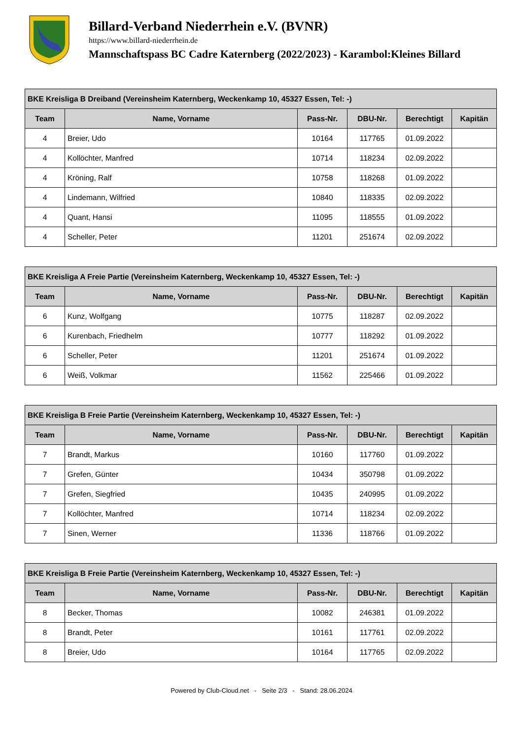Billard-Verband Niederrhein e.V. (BVNR)
https://www.billard-niederrhein.de
Mannschaftspass BC Cadre Katernberg (2022/2023) - Karambol:Kleines Billard
| BKE Kreisliga B Dreiband (Vereinsheim Katernberg, Weckenkamp 10, 45327 Essen, Tel: -) | | | | | |
| --- | --- | --- | --- | --- | --- |
| Team | Name, Vorname | Pass-Nr. | DBU-Nr. | Berechtigt | Kapitän |
| 4 | Breier, Udo | 10164 | 117765 | 01.09.2022 | |
| 4 | Kollöchter, Manfred | 10714 | 118234 | 02.09.2022 | |
| 4 | Kröning, Ralf | 10758 | 118268 | 01.09.2022 | |
| 4 | Lindemann, Wilfried | 10840 | 118335 | 02.09.2022 | |
| 4 | Quant, Hansi | 11095 | 118555 | 01.09.2022 | |
| 4 | Scheller, Peter | 11201 | 251674 | 02.09.2022 | |
| BKE Kreisliga A Freie Partie (Vereinsheim Katernberg, Weckenkamp 10, 45327 Essen, Tel: -) | | | | | |
| --- | --- | --- | --- | --- | --- |
| Team | Name, Vorname | Pass-Nr. | DBU-Nr. | Berechtigt | Kapitän |
| 6 | Kunz, Wolfgang | 10775 | 118287 | 02.09.2022 | |
| 6 | Kurenbach, Friedhelm | 10777 | 118292 | 01.09.2022 | |
| 6 | Scheller, Peter | 11201 | 251674 | 01.09.2022 | |
| 6 | Weiß, Volkmar | 11562 | 225466 | 01.09.2022 | |
| BKE Kreisliga B Freie Partie (Vereinsheim Katernberg, Weckenkamp 10, 45327 Essen, Tel: -) | | | | | |
| --- | --- | --- | --- | --- | --- |
| Team | Name, Vorname | Pass-Nr. | DBU-Nr. | Berechtigt | Kapitän |
| 7 | Brandt, Markus | 10160 | 117760 | 01.09.2022 | |
| 7 | Grefen, Günter | 10434 | 350798 | 01.09.2022 | |
| 7 | Grefen, Siegfried | 10435 | 240995 | 01.09.2022 | |
| 7 | Kollöchter, Manfred | 10714 | 118234 | 02.09.2022 | |
| 7 | Sinen, Werner | 11336 | 118766 | 01.09.2022 | |
| BKE Kreisliga B Freie Partie (Vereinsheim Katernberg, Weckenkamp 10, 45327 Essen, Tel: -) | | | | | |
| --- | --- | --- | --- | --- | --- |
| Team | Name, Vorname | Pass-Nr. | DBU-Nr. | Berechtigt | Kapitän |
| 8 | Becker, Thomas | 10082 | 246381 | 01.09.2022 | |
| 8 | Brandt, Peter | 10161 | 117761 | 02.09.2022 | |
| 8 | Breier, Udo | 10164 | 117765 | 02.09.2022 | |
Powered by Club-Cloud.net - Seite 2/3 - Stand: 28.06.2024